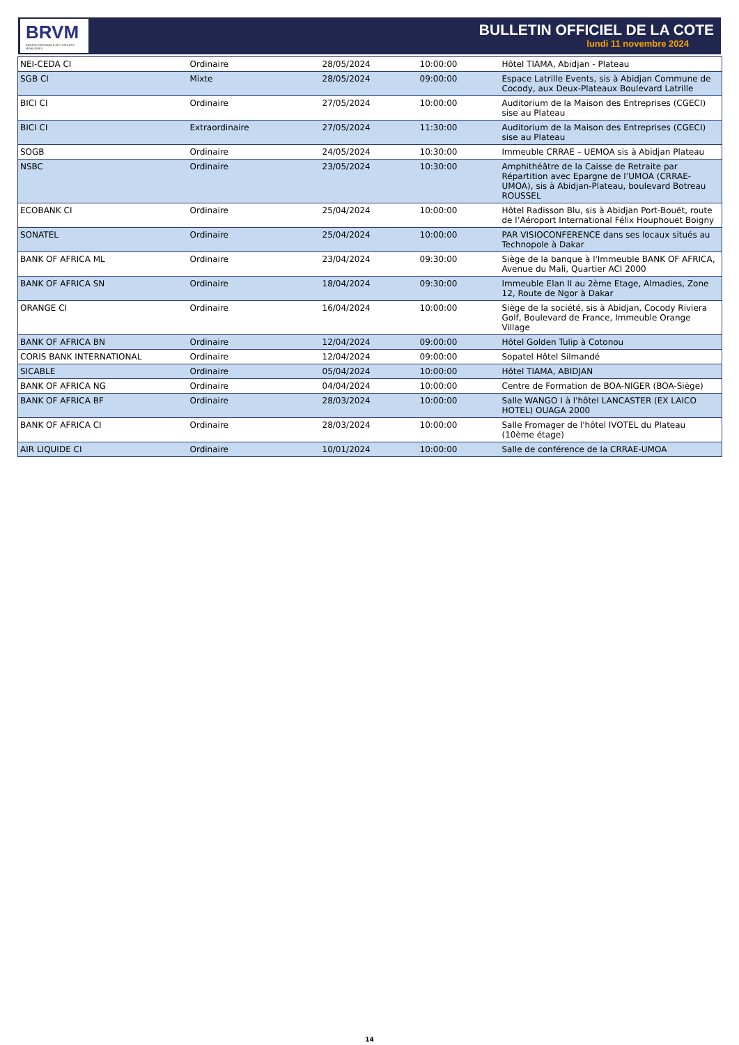BRVM
BOURSE REGIONALE DES VALEURS MOBILIERES
BULLETIN OFFICIEL DE LA COTE
lundi 11 novembre 2024
| NEI-CEDA CI | Ordinaire | 28/05/2024 | 10:00:00 | Hôtel TIAMA, Abidjan - Plateau |
| SGB CI | Mixte | 28/05/2024 | 09:00:00 | Espace Latrille Events, sis à Abidjan Commune de Cocody, aux Deux-Plateaux Boulevard Latrille |
| BICI CI | Ordinaire | 27/05/2024 | 10:00:00 | Auditorium de la Maison des Entreprises (CGECI) sise au Plateau |
| BICI CI | Extraordinaire | 27/05/2024 | 11:30:00 | Auditorium de la Maison des Entreprises (CGECI) sise au Plateau |
| SOGB | Ordinaire | 24/05/2024 | 10:30:00 | Immeuble CRRAE – UEMOA sis à Abidjan Plateau |
| NSBC | Ordinaire | 23/05/2024 | 10:30:00 | Amphithéâtre de la Caisse de Retraite par Répartition avec Epargne de l’UMOA (CRRAE-UMOA), sis à Abidjan-Plateau, boulevard Botreau ROUSSEL |
| ECOBANK CI | Ordinaire | 25/04/2024 | 10:00:00 | Hôtel Radisson Blu, sis à Abidjan Port-Bouët, route de l’Aéroport International Félix Houphouët Boigny |
| SONATEL | Ordinaire | 25/04/2024 | 10:00:00 | PAR VISIOCONFERENCE dans ses locaux situés au Technopole à Dakar |
| BANK OF AFRICA ML | Ordinaire | 23/04/2024 | 09:30:00 | Siège de la banque à l'Immeuble BANK OF AFRICA, Avenue du Mali, Quartier ACI 2000 |
| BANK OF AFRICA SN | Ordinaire | 18/04/2024 | 09:30:00 | Immeuble Elan II au 2ème Etage, Almadies, Zone 12, Route de Ngor à Dakar |
| ORANGE CI | Ordinaire | 16/04/2024 | 10:00:00 | Siège de la société, sis à Abidjan, Cocody Riviera Golf, Boulevard de France, Immeuble Orange Village |
| BANK OF AFRICA BN | Ordinaire | 12/04/2024 | 09:00:00 | Hôtel Golden Tulip à Cotonou |
| CORIS BANK INTERNATIONAL | Ordinaire | 12/04/2024 | 09:00:00 | Sopatel Hôtel Silmandé |
| SICABLE | Ordinaire | 05/04/2024 | 10:00:00 | Hôtel TIAMA, ABIDJAN |
| BANK OF AFRICA NG | Ordinaire | 04/04/2024 | 10:00:00 | Centre de Formation de BOA-NIGER (BOA-Siège) |
| BANK OF AFRICA BF | Ordinaire | 28/03/2024 | 10:00:00 | Salle WANGO I à l'hôtel LANCASTER (EX LAICO HOTEL) OUAGA 2000 |
| BANK OF AFRICA CI | Ordinaire | 28/03/2024 | 10:00:00 | Salle Fromager de l'hôtel IVOTEL du Plateau (10ème étage) |
| AIR LIQUIDE CI | Ordinaire | 10/01/2024 | 10:00:00 | Salle de conférence de la CRRAE-UMOA |
14